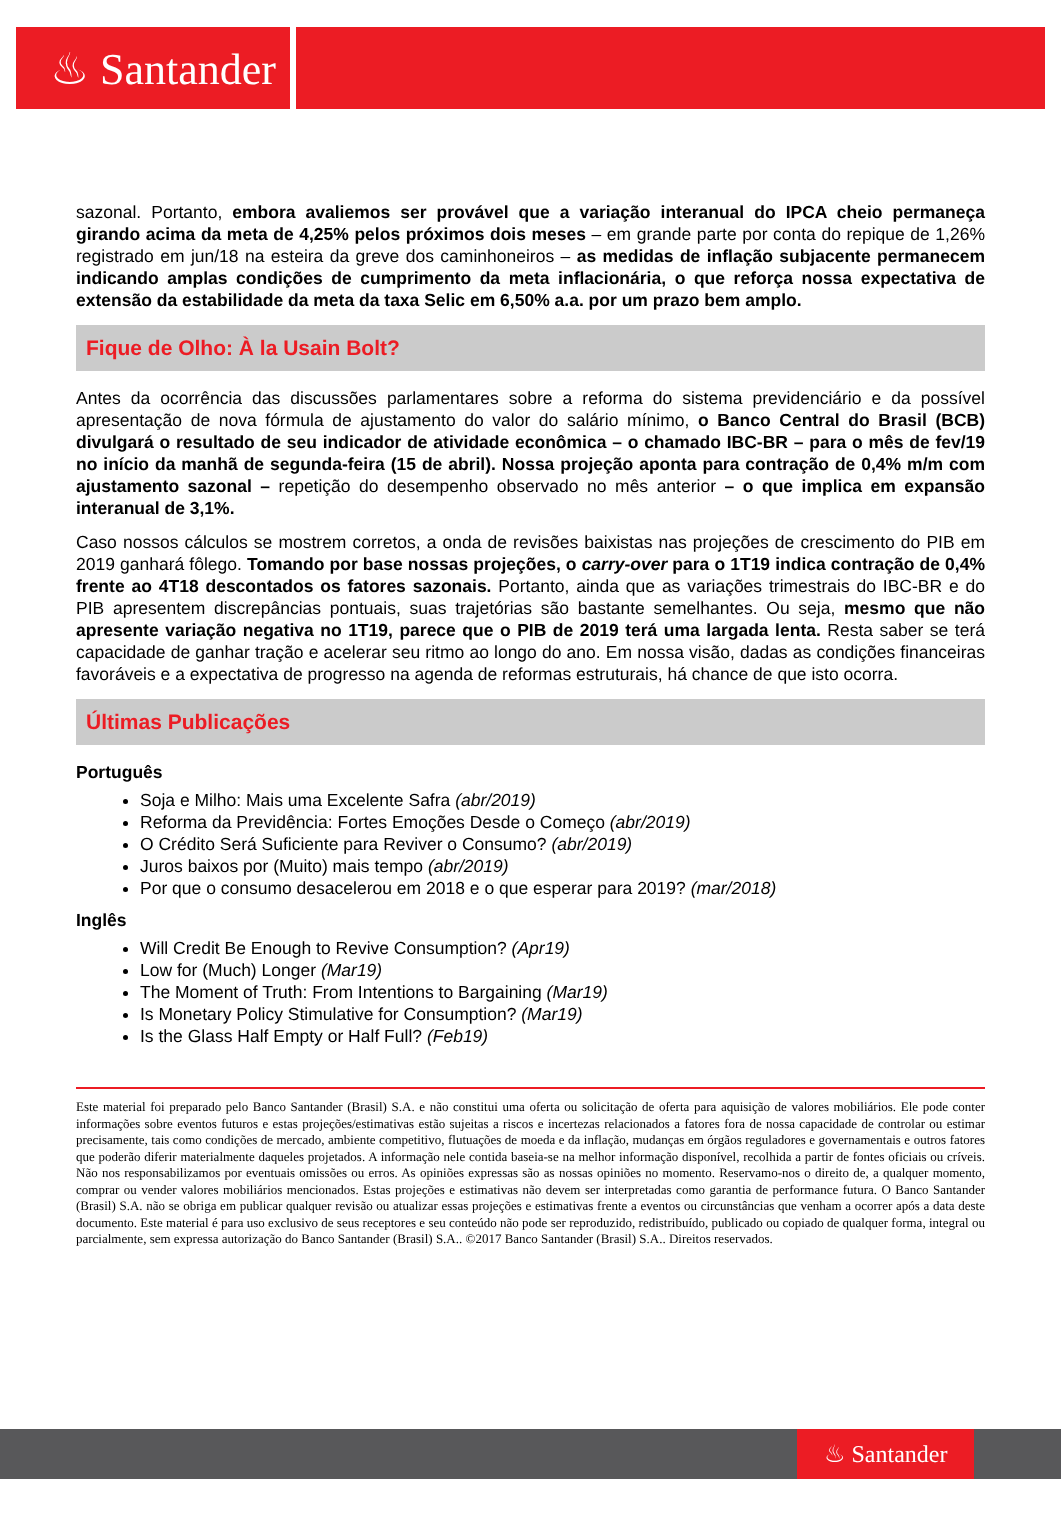♨ Santander
sazonal. Portanto, embora avaliemos ser provável que a variação interanual do IPCA cheio permaneça girando acima da meta de 4,25% pelos próximos dois meses – em grande parte por conta do repique de 1,26% registrado em jun/18 na esteira da greve dos caminhoneiros – as medidas de inflação subjacente permanecem indicando amplas condições de cumprimento da meta inflacionária, o que reforça nossa expectativa de extensão da estabilidade da meta da taxa Selic em 6,50% a.a. por um prazo bem amplo.
Fique de Olho: À la Usain Bolt?
Antes da ocorrência das discussões parlamentares sobre a reforma do sistema previdenciário e da possível apresentação de nova fórmula de ajustamento do valor do salário mínimo, o Banco Central do Brasil (BCB) divulgará o resultado de seu indicador de atividade econômica – o chamado IBC-BR – para o mês de fev/19 no início da manhã de segunda-feira (15 de abril). Nossa projeção aponta para contração de 0,4% m/m com ajustamento sazonal – repetição do desempenho observado no mês anterior – o que implica em expansão interanual de 3,1%.
Caso nossos cálculos se mostrem corretos, a onda de revisões baixistas nas projeções de crescimento do PIB em 2019 ganhará fôlego. Tomando por base nossas projeções, o carry-over para o 1T19 indica contração de 0,4% frente ao 4T18 descontados os fatores sazonais. Portanto, ainda que as variações trimestrais do IBC-BR e do PIB apresentem discrepâncias pontuais, suas trajetórias são bastante semelhantes. Ou seja, mesmo que não apresente variação negativa no 1T19, parece que o PIB de 2019 terá uma largada lenta. Resta saber se terá capacidade de ganhar tração e acelerar seu ritmo ao longo do ano. Em nossa visão, dadas as condições financeiras favoráveis e a expectativa de progresso na agenda de reformas estruturais, há chance de que isto ocorra.
Últimas Publicações
Português
Soja e Milho: Mais uma Excelente Safra (abr/2019)
Reforma da Previdência: Fortes Emoções Desde o Começo (abr/2019)
O Crédito Será Suficiente para Reviver o Consumo? (abr/2019)
Juros baixos por (Muito) mais tempo (abr/2019)
Por que o consumo desacelerou em 2018 e o que esperar para 2019? (mar/2018)
Inglês
Will Credit Be Enough to Revive Consumption? (Apr19)
Low for (Much) Longer (Mar19)
The Moment of Truth: From Intentions to Bargaining (Mar19)
Is Monetary Policy Stimulative for Consumption? (Mar19)
Is the Glass Half Empty or Half Full? (Feb19)
Este material foi preparado pelo Banco Santander (Brasil) S.A. e não constitui uma oferta ou solicitação de oferta para aquisição de valores mobiliários. Ele pode conter informações sobre eventos futuros e estas projeções/estimativas estão sujeitas a riscos e incertezas relacionados a fatores fora de nossa capacidade de controlar ou estimar precisamente, tais como condições de mercado, ambiente competitivo, flutuações de moeda e da inflação, mudanças em órgãos reguladores e governamentais e outros fatores que poderão diferir materialmente daqueles projetados. A informação nele contida baseia-se na melhor informação disponível, recolhida a partir de fontes oficiais ou críveis. Não nos responsabilizamos por eventuais omissões ou erros. As opiniões expressas são as nossas opiniões no momento. Reservamo-nos o direito de, a qualquer momento, comprar ou vender valores mobiliários mencionados. Estas projeções e estimativas não devem ser interpretadas como garantia de performance futura. O Banco Santander (Brasil) S.A. não se obriga em publicar qualquer revisão ou atualizar essas projeções e estimativas frente a eventos ou circunstâncias que venham a ocorrer após a data deste documento. Este material é para uso exclusivo de seus receptores e seu conteúdo não pode ser reproduzido, redistribuído, publicado ou copiado de qualquer forma, integral ou parcialmente, sem expressa autorização do Banco Santander (Brasil) S.A.. ©2017 Banco Santander (Brasil) S.A.. Direitos reservados.
♨ Santander